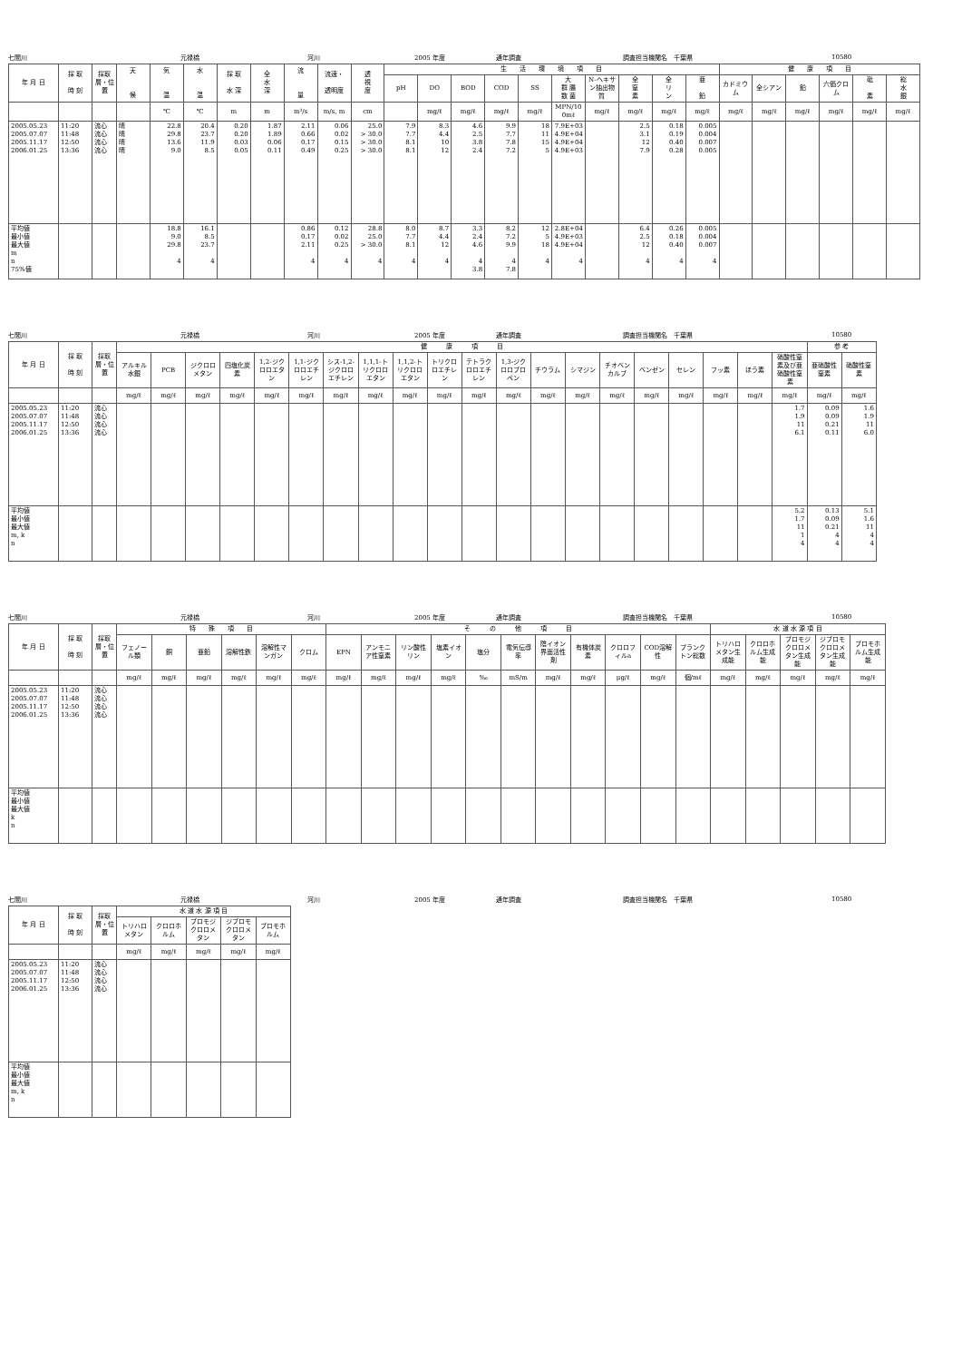七間川 元禄橋 河川 2005 年度 通年調査 調査担当機関名　千葉県 10580
| 年 月 日 | 採 取 時 刻 | 採取層・位置 | 天 候 | 気 温 | 水 温 | 採 取 水 深 | 全 水 深 | 流 量 | 流速・ 透明度 | 透 視 度 | 生 活 環 境 項 目 | | | | | | | | | | 健 康 項 目 | | | | | |
| --- | --- | --- | --- | --- | --- | --- | --- | --- | --- | --- | --- | --- | --- | --- | --- | --- | --- | --- | --- | --- | --- | --- | --- | --- | --- | --- |
| | | | | | | | | | | | pH | DO | BOD | COD | SS | 大 群 腸 数 菌 | N-ヘキサン抽出物質 | 全 窒 素 | 全 リ ン | 亜 鉛 | カドミウム | 全シアン | 鉛 | 六価クロム | 砒 素 | 総 水 銀 |
| | | | | ℃ | ℃ | m | m | m³/s | m/s, m | cm | | mg/ℓ | mg/ℓ | mg/ℓ | mg/ℓ | MPN/100mℓ | mg/ℓ | mg/ℓ | mg/ℓ | mg/ℓ | mg/ℓ | mg/ℓ | mg/ℓ | mg/ℓ | mg/ℓ | mg/ℓ |
| 2005.05.23 2005.07.07 2005.11.17 2006.01.25 | 11:20 11:48 12:50 13:36 | 流心 流心 流心 流心 | 晴 晴 晴 晴 | 22.8 29.8 13.6 9.0 | 20.4 23.7 11.9 8.5 | 0.20 0.20 0.03 0.05 | 1.87 1.89 0.06 0.11 | 2.11 0.66 0.17 0.49 | 0.06 0.02 0.15 0.25 | 25.0 > 30.0 > 30.0 > 30.0 | 7.9 7.7 8.1 8.1 | 8.3 4.4 10 12 | 4.6 2.5 3.8 2.4 | 9.9 7.7 7.8 7.2 | 18 11 15 5 | 7.9E+03 4.9E+04 4.9E+04 4.9E+03 | | 2.5 3.1 12 7.9 | 0.18 0.19 0.40 0.28 | 0.005 0.004 0.007 0.005 | | | | | | |
| 平均値 最小値 最大値 m n 75%値 | | | | 18.8 9.0 29.8 4 | 16.1 8.5 23.7 4 | | | 0.86 0.17 2.11 4 | 0.12 0.02 0.25 4 | 28.8 25.0 > 30.0 4 | 8.0 7.7 8.1 4 | 8.7 4.4 12 4 | 3.3 2.4 4.6 4 3.8 | 8.2 7.2 9.9 4 7.8 | 12 5 18 4 | 2.8E+04 4.9E+03 4.9E+04 4 | | 6.4 2.5 12 4 | 0.26 0.18 0.40 4 | 0.005 0.004 0.007 4 | | | | | | |
七間川 元禄橋 河川 2005 年度 通年調査 調査担当機関名　千葉県 10580
| 年 月 日 | 採 取 時 刻 | 採取層・位置 | 健 康 項 目 | | | | | | | | | | | | | | | | | | | | 参 考 | |
| --- | --- | --- | --- | --- | --- | --- | --- | --- | --- | --- | --- | --- | --- | --- | --- | --- | --- | --- | --- | --- | --- | --- | --- | --- |
| | | | アルキル水銀 | PCB | ジクロロメタン | 四塩化炭素 | 1,2-ジクロロエタン | 1,1-ジクロロエチレン | シス-1,2-ジクロロエチレン | 1,1,1-トリクロロエタン | 1,1,2-トリクロロエタン | トリクロロエチレン | テトラクロロエチレン | 1,3-ジクロロプロペン | チウラム | シマジン | チオベンカルブ | ベンゼン | セレン | フッ素 | ほう素 | 硝酸性窒素及び亜硝酸性窒素 | 亜硝酸性窒素 | 硝酸性窒素 |
| | | | mg/ℓ | mg/ℓ | mg/ℓ | mg/ℓ | mg/ℓ | mg/ℓ | mg/ℓ | mg/ℓ | mg/ℓ | mg/ℓ | mg/ℓ | mg/ℓ | mg/ℓ | mg/ℓ | mg/ℓ | mg/ℓ | mg/ℓ | mg/ℓ | mg/ℓ | mg/ℓ | mg/ℓ | mg/ℓ |
| 2005.05.23 2005.07.07 2005.11.17 2006.01.25 | 11:20 11:48 12:50 13:36 | 流心 流心 流心 流心 | | | | | | | | | | | | | | | | | | | | 1.7 1.9 11 6.1 | 0.09 0.09 0.21 0.11 | 1.6 1.9 11 6.0 |
| 平均値 最小値 最大値 m, k n | | | | | | | | | | | | | | | | | | | | | | 5.2 1.7 11 1 4 | 0.13 0.09 0.21 4 4 | 5.1 1.6 11 4 4 |
七間川 元禄橋 河川 2005 年度 通年調査 調査担当機関名　千葉県 10580
| 年 月 日 | 採 取 時 刻 | 採取層・位置 | 特 殊 項 目 | | | | | | そ の 他 項 目 | | | | | | | | | | | 水 道 水 源 項 目 | | | | |
| --- | --- | --- | --- | --- | --- | --- | --- | --- | --- | --- | --- | --- | --- | --- | --- | --- | --- | --- | --- | --- | --- | --- | --- | --- |
| | | | フェノール類 | 銅 | 亜鉛 | 溶解性鉄 | 溶解性マンガン | クロム | EPN | アンモニア性窒素 | リン酸性リン | 塩素イオン | 塩分 | 電気伝導率 | 陰イオン界面活性剤 | 有機体炭素 | クロロフィルa | COD溶解性 | プランクトン総数 | トリハロメタン生成能 | クロロホルム生成能 | ブロモジクロロメタン生成能 | ジブロモクロロメタン生成能 | ブロモホルム生成能 |
| | | | mg/ℓ | mg/ℓ | mg/ℓ | mg/ℓ | mg/ℓ | mg/ℓ | mg/ℓ | mg/ℓ | mg/ℓ | mg/ℓ | ‰ | mS/m | mg/ℓ | mg/ℓ | μg/ℓ | mg/ℓ | 個/mℓ | mg/ℓ | mg/ℓ | mg/ℓ | mg/ℓ | mg/ℓ |
| 2005.05.23 2005.07.07 2005.11.17 2006.01.25 | 11:20 11:48 12:50 13:36 | 流心 流心 流心 流心 | | | | | | | | | | | | | | | | | | | | | | |
| 平均値 最小値 最大値 k n | | | | | | | | | | | | | | | | | | | | | | | | |
七間川 元禄橋 河川 2005 年度 通年調査 調査担当機関名　千葉県 10580
| 年 月 日 | 採 取 時 刻 | 採取層・位置 | 水 道 水 源 項 目 | | | | |
| --- | --- | --- | --- | --- | --- | --- | --- |
| | | | トリハロメタン | クロロホルム | ブロモジクロロメタン | ジブロモクロロメタン | ブロモホルム |
| | | | mg/ℓ | mg/ℓ | mg/ℓ | mg/ℓ | mg/ℓ |
| 2005.05.23 2005.07.07 2005.11.17 2006.01.25 | 11:20 11:48 12:50 13:36 | 流心 流心 流心 流心 | | | | | |
| 平均値 最小値 最大値 m, k n | | | | | | | |